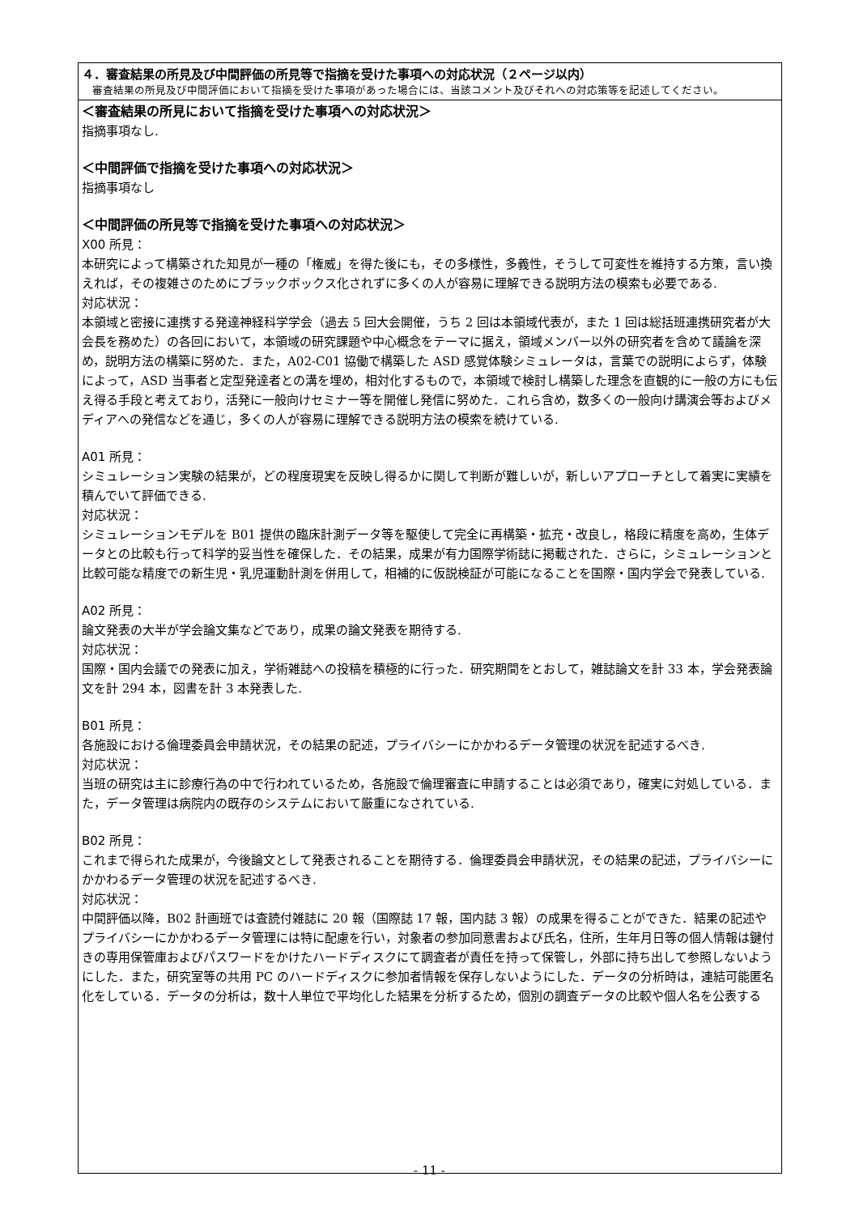４．審査結果の所見及び中間評価の所見等で指摘を受けた事項への対応状況（２ページ以内）
　審査結果の所見及び中間評価において指摘を受けた事項があった場合には、当該コメント及びそれへの対応策等を記述してください。
＜審査結果の所見において指摘を受けた事項への対応状況＞
指摘事項なし.
＜中間評価で指摘を受けた事項への対応状況＞
指摘事項なし
＜中間評価の所見等で指摘を受けた事項への対応状況＞
X00 所見：
本研究によって構築された知見が一種の「権威」を得た後にも，その多様性，多義性，そうして可変性を維持する方策，言い換えれば，その複雑さのためにブラックボックス化されずに多くの人が容易に理解できる説明方法の模索も必要である.
対応状況：
本領域と密接に連携する発達神経科学学会（過去 5 回大会開催，うち 2 回は本領域代表が，また 1 回は総括班連携研究者が大会長を務めた）の各回において，本領域の研究課題や中心概念をテーマに据え，領域メンバー以外の研究者を含めて議論を深め，説明方法の構築に努めた．また，A02-C01 協働で構築した ASD 感覚体験シミュレータは，言葉での説明によらず，体験によって，ASD 当事者と定型発達者との溝を埋め，相対化するもので，本領域で検討し構築した理念を直観的に一般の方にも伝え得る手段と考えており，活発に一般向けセミナー等を開催し発信に努めた．これら含め，数多くの一般向け講演会等およびメディアへの発信などを通じ，多くの人が容易に理解できる説明方法の模索を続けている.
A01 所見：
シミュレーション実験の結果が，どの程度現実を反映し得るかに関して判断が難しいが，新しいアプローチとして着実に実績を積んでいて評価できる.
対応状況：
シミュレーションモデルを B01 提供の臨床計測データ等を駆使して完全に再構築・拡充・改良し，格段に精度を高め，生体データとの比較も行って科学的妥当性を確保した．その結果，成果が有力国際学術誌に掲載された．さらに，シミュレーションと比較可能な精度での新生児・乳児運動計測を併用して，相補的に仮説検証が可能になることを国際・国内学会で発表している.
A02 所見：
論文発表の大半が学会論文集などであり，成果の論文発表を期待する.
対応状況：
国際・国内会議での発表に加え，学術雑誌への投稿を積極的に行った．研究期間をとおして，雑誌論文を計 33 本，学会発表論文を計 294 本，図書を計 3 本発表した.
B01 所見：
各施設における倫理委員会申請状況，その結果の記述，プライバシーにかかわるデータ管理の状況を記述するべき.
対応状況：
当班の研究は主に診療行為の中で行われているため，各施設で倫理審査に申請することは必須であり，確実に対処している．また，データ管理は病院内の既存のシステムにおいて厳重になされている.
B02 所見：
これまで得られた成果が，今後論文として発表されることを期待する．倫理委員会申請状況，その結果の記述，プライバシーにかかわるデータ管理の状況を記述するべき.
対応状況：
中間評価以降，B02 計画班では査読付雑誌に 20 報（国際誌 17 報，国内誌 3 報）の成果を得ることができた．結果の記述やプライバシーにかかわるデータ管理には特に配慮を行い，対象者の参加同意書および氏名，住所，生年月日等の個人情報は鍵付きの専用保管庫およびパスワードをかけたハードディスクにて調査者が責任を持って保管し，外部に持ち出して参照しないようにした．また，研究室等の共用 PC のハードディスクに参加者情報を保存しないようにした．データの分析時は，連結可能匿名化をしている．データの分析は，数十人単位で平均化した結果を分析するため，個別の調査データの比較や個人名を公表する
- 11 -